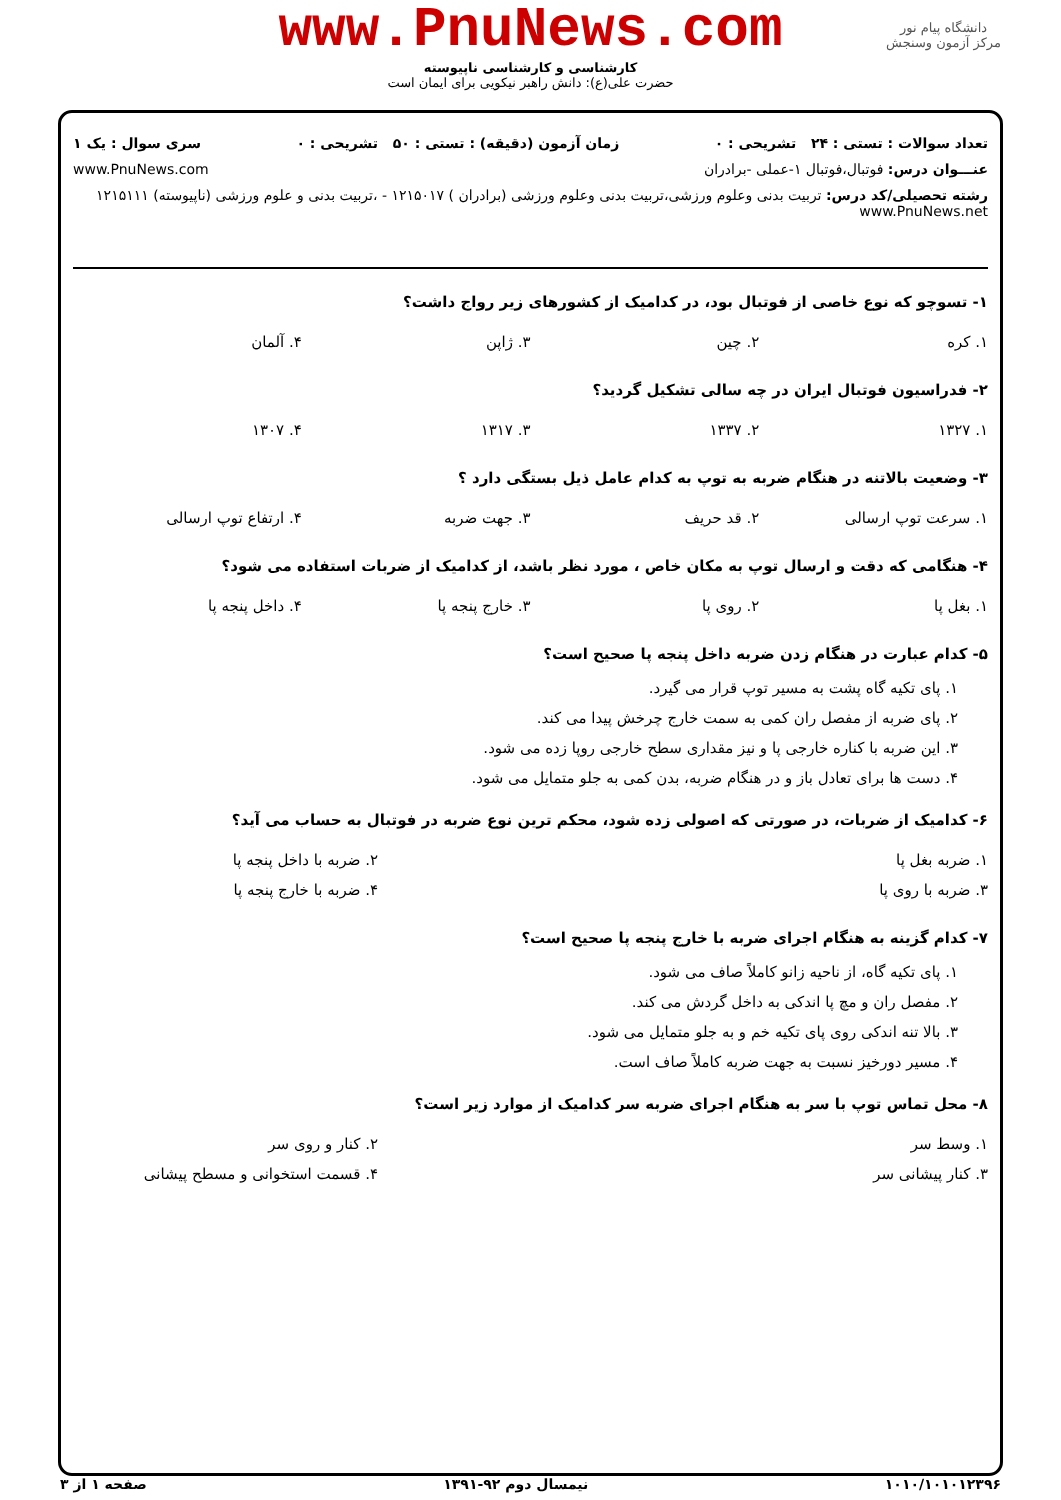دانشگاه پیام نور
مرکز آزمون وسنجش
www.PnuNews.com
کارشناسی و کارشناسی ناپیوسته
حضرت علی(ع): دانش راهبر نیکویی برای ایمان است
تعداد سوالات : تستی : ۲۴ تشریحی : ۰ زمان آزمون (دقیقه) : تستی : ۵۰ تشریحی : ۰ سری سوال : یک ۱
عنـــوان درس: فوتبال،فوتبال ۱-عملی -برادران www.PnuNews.com
رشته تحصیلی/کد درس: تربیت بدنی وعلوم ورزشی،تربیت بدنی وعلوم ورزشی (برادران ) ۱۲۱۵۰۱۷ - ،تربیت بدنی و علوم ورزشی (ناپیوسته) ۱۲۱۵۱۱۱ www.PnuNews.net
۱- تسوچو که نوع خاصی از فوتبال بود، در کدامیک از کشورهای زیر رواج داشت؟
| ۱. کره | ۲. چین | ۳. ژاپن | ۴. آلمان |
۲- فدراسیون فوتبال ایران در چه سالی تشکیل گردید؟
| ۱. ۱۳۲۷ | ۲. ۱۳۳۷ | ۳. ۱۳۱۷ | ۴. ۱۳۰۷ |
۳- وضعیت بالاتنه در هنگام ضربه به توپ به کدام عامل ذیل بستگی دارد ؟
| ۱. سرعت توپ ارسالی | ۲. قد حریف | ۳. جهت ضربه | ۴. ارتفاع توپ ارسالی |
۴- هنگامی که دقت و ارسال توپ به مکان خاص ، مورد نظر باشد، از کدامیک از ضربات استفاده می شود؟
| ۱. بغل پا | ۲. روی پا | ۳. خارج پنجه پا | ۴. داخل پنجه پا |
۵- کدام عبارت در هنگام زدن ضربه داخل پنجه پا صحیح است؟
۱. پای تکیه گاه پشت به مسیر توپ قرار می گیرد.
۲. پای ضربه از مفصل ران کمی به سمت خارج چرخش پیدا می کند.
۳. این ضربه با کناره خارجی پا و نیز مقداری سطح خارجی روپا زده می شود.
۴. دست ها برای تعادل باز و در هنگام ضربه، بدن کمی به جلو متمایل می شود.
۶- کدامیک از ضربات، در صورتی که اصولی زده شود، محکم ترین نوع ضربه در فوتبال به حساب می آید؟
| ۱. ضربه بغل پا | ۲. ضربه با داخل پنجه پا |
| ۳. ضربه با روی پا | ۴. ضربه با خارج پنجه پا |
۷- کدام گزینه به هنگام اجرای ضربه با خارج پنجه پا صحیح است؟
۱. پای تکیه گاه، از ناحیه زانو کاملاً صاف می شود.
۲. مفصل ران و مچ پا اندکی به داخل گردش می کند.
۳. بالا تنه اندکی روی پای تکیه خم و به جلو متمایل می شود.
۴. مسیر دورخیز نسبت به جهت ضربه کاملاً صاف است.
۸- محل تماس توپ با سر به هنگام اجرای ضربه سر کدامیک از موارد زیر است؟
| ۱. وسط سر | ۲. کنار و روی سر |
| ۳. کنار پیشانی سر | ۴. قسمت استخوانی و مسطح پیشانی |
۱۰۱۰/۱۰۱۰۱۲۳۹۶ نیمسال دوم ۹۲-۱۳۹۱ صفحه ۱ از ۳